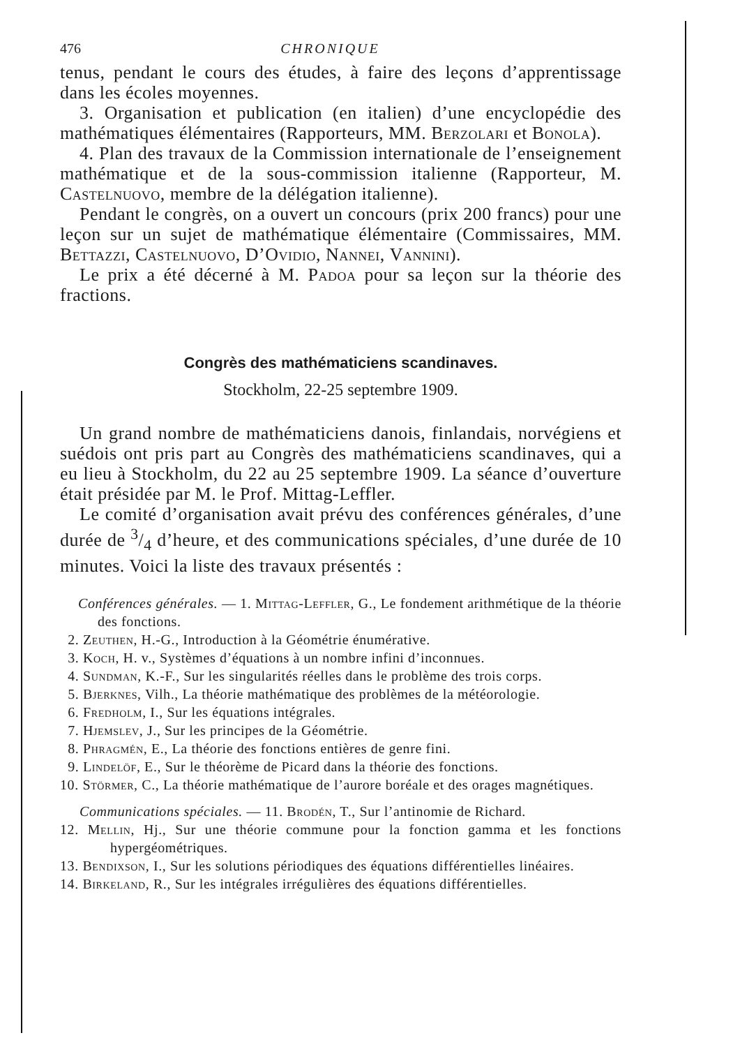476 CHRONIQUE
tenus, pendant le cours des études, à faire des leçons d’apprentissage dans les écoles moyennes.
3. Organisation et publication (en italien) d’une encyclopédie des mathématiques élémentaires (Rapporteurs, MM. Berzolari et Bonola).
4. Plan des travaux de la Commission internationale de l’enseignement mathématique et de la sous-commission italienne (Rapporteur, M. Castelnuovo, membre de la délégation italienne).
Pendant le congrès, on a ouvert un concours (prix 200 francs) pour une leçon sur un sujet de mathématique élémentaire (Commissaires, MM. Bettazzi, Castelnuovo, D’Ovidio, Nannei, Vannini).
Le prix a été décerné à M. Padoa pour sa leçon sur la théorie des fractions.
Congrès des mathématiciens scandinaves.
Stockholm, 22-25 septembre 1909.
Un grand nombre de mathématiciens danois, finlandais, norvégiens et suédois ont pris part au Congrès des mathématiciens scandinaves, qui a eu lieu à Stockholm, du 22 au 25 septembre 1909. La séance d’ouverture était présidée par M. le Prof. Mittag-Leffler.
Le comité d’organisation avait prévu des conférences générales, d’une durée de 3/4 d’heure, et des communications spéciales, d’une durée de 10 minutes. Voici la liste des travaux présentés :
Conférences générales. — 1. Mittag-Leffler, G., Le fondement arithmétique de la théorie des fonctions.
2. Zeuthen, H.-G., Introduction à la Géométrie énumérative.
3. Koch, H. v., Systèmes d’équations à un nombre infini d’inconnues.
4. Sundman, K.-F., Sur les singularités réelles dans le problème des trois corps.
5. Bjerknes, Vilh., La théorie mathématique des problèmes de la météorologie.
6. Fredholm, I., Sur les équations intégrales.
7. Hjemslev, J., Sur les principes de la Géométrie.
8. Phragmén, E., La théorie des fonctions entières de genre fini.
9. Lindelöf, E., Sur le théorème de Picard dans la théorie des fonctions.
10. Störmer, C., La théorie mathématique de l’aurore boréale et des orages magnétiques.
Communications spéciales. — 11. Brodén, T., Sur l’antinomie de Richard.
12. Mellin, Hj., Sur une théorie commune pour la fonction gamma et les fonctions hypergéométriques.
13. Bendixson, I., Sur les solutions périodiques des équations différentielles linéaires.
14. Birkeland, R., Sur les intégrales irrégulières des équations différentielles.